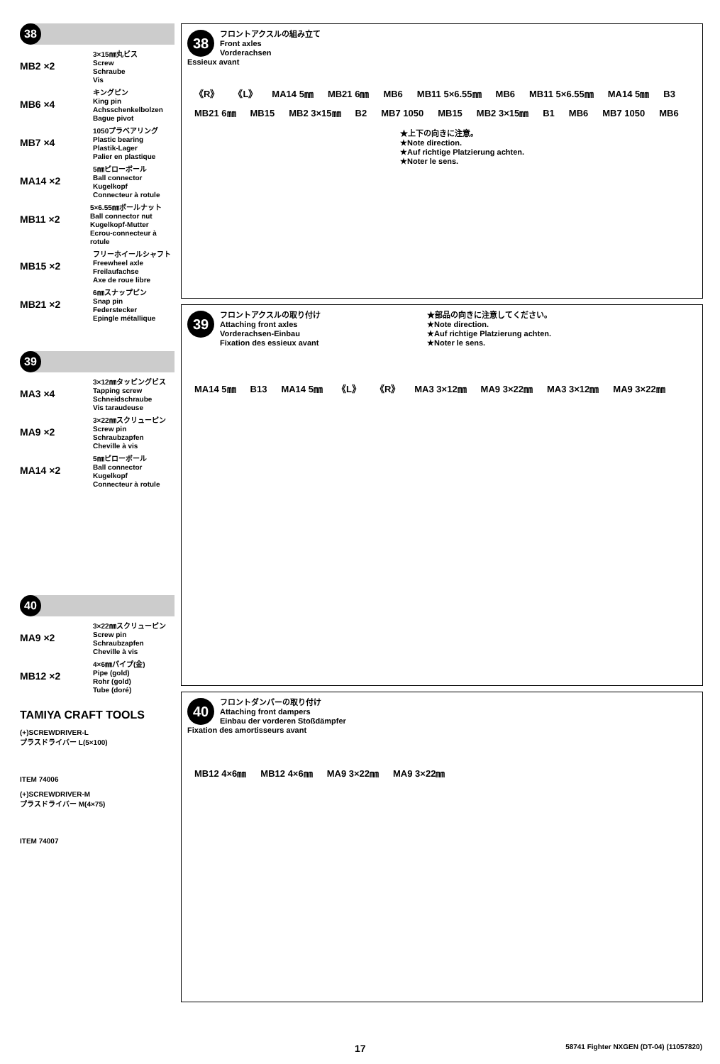38
MB2 ×2
3×15㎜丸ビス
Screw
Schraube
Vis
MB6 ×4
キングピン
King pin
Achsschenkelbolzen
Bague pivot
MB7 ×4
1050プラベアリング
Plastic bearing
Plastik-Lager
Palier en plastique
MA14 ×2
5㎜ピローボール
Ball connector
Kugelkopf
Connecteur à rotule
MB11 ×2
5×6.55㎜ボールナット
Ball connector nut
Kugelkopf-Mutter
Ecrou-connecteur à rotule
MB15 ×2
フリーホイールシャフト
Freewheel axle
Freilaufachse
Axe de roue libre
MB21 ×2
6㎜スナップピン
Snap pin
Federstecker
Epingle métallique
39
MA3 ×4
3×12㎜タッピングビス
Tapping screw
Schneidschraube
Vis taraudeuse
MA9 ×2
3×22㎜スクリューピン
Screw pin
Schraubzapfen
Cheville à vis
MA14 ×2
5㎜ピローボール
Ball connector
Kugelkopf
Connecteur à rotule
40
MA9 ×2
3×22㎜スクリューピン
Screw pin
Schraubzapfen
Cheville à vis
MB12 ×2
4×6㎜パイプ(金)
Pipe (gold)
Rohr (gold)
Tube (doré)
TAMIYA CRAFT TOOLS
(+)SCREWDRIVER-L
プラスドライバー L(5×100)
ITEM 74006
(+)SCREWDRIVER-M
プラスドライバー M(4×75)
ITEM 74007
38
フロントアクスルの組み立て
Front axles
Vorderachsen
Essieux avant
《R》 《L》 MA14 5㎜ MB21 6㎜ MB6 MB11 5×6.55㎜ MB6 MB11 5×6.55㎜ MA14 5㎜ B3 MB21 6㎜ MB15 MB2 3×15㎜ B2 MB7 1050 MB15 MB2 3×15㎜ B1 MB6 MB7 1050 MB6
★上下の向きに注意。
★Note direction.
★Auf richtige Platzierung achten.
★Noter le sens.
39
フロントアクスルの取り付け
Attaching front axles
Vorderachsen-Einbau
Fixation des essieux avant
★部品の向きに注意してください。
★Note direction.
★Auf richtige Platzierung achten.
★Noter le sens.
MA14 5㎜ B13 MA14 5㎜ 《L》 《R》 MA3 3×12㎜ MA9 3×22㎜ MA3 3×12㎜ MA9 3×22㎜
40
フロントダンパーの取り付け
Attaching front dampers
Einbau der vorderen Stoßdämpfer
Fixation des amortisseurs avant
MB12 4×6㎜ MB12 4×6㎜ MA9 3×22㎜ MA9 3×22㎜
17 58741 Fighter NXGEN (DT-04) (11057820)